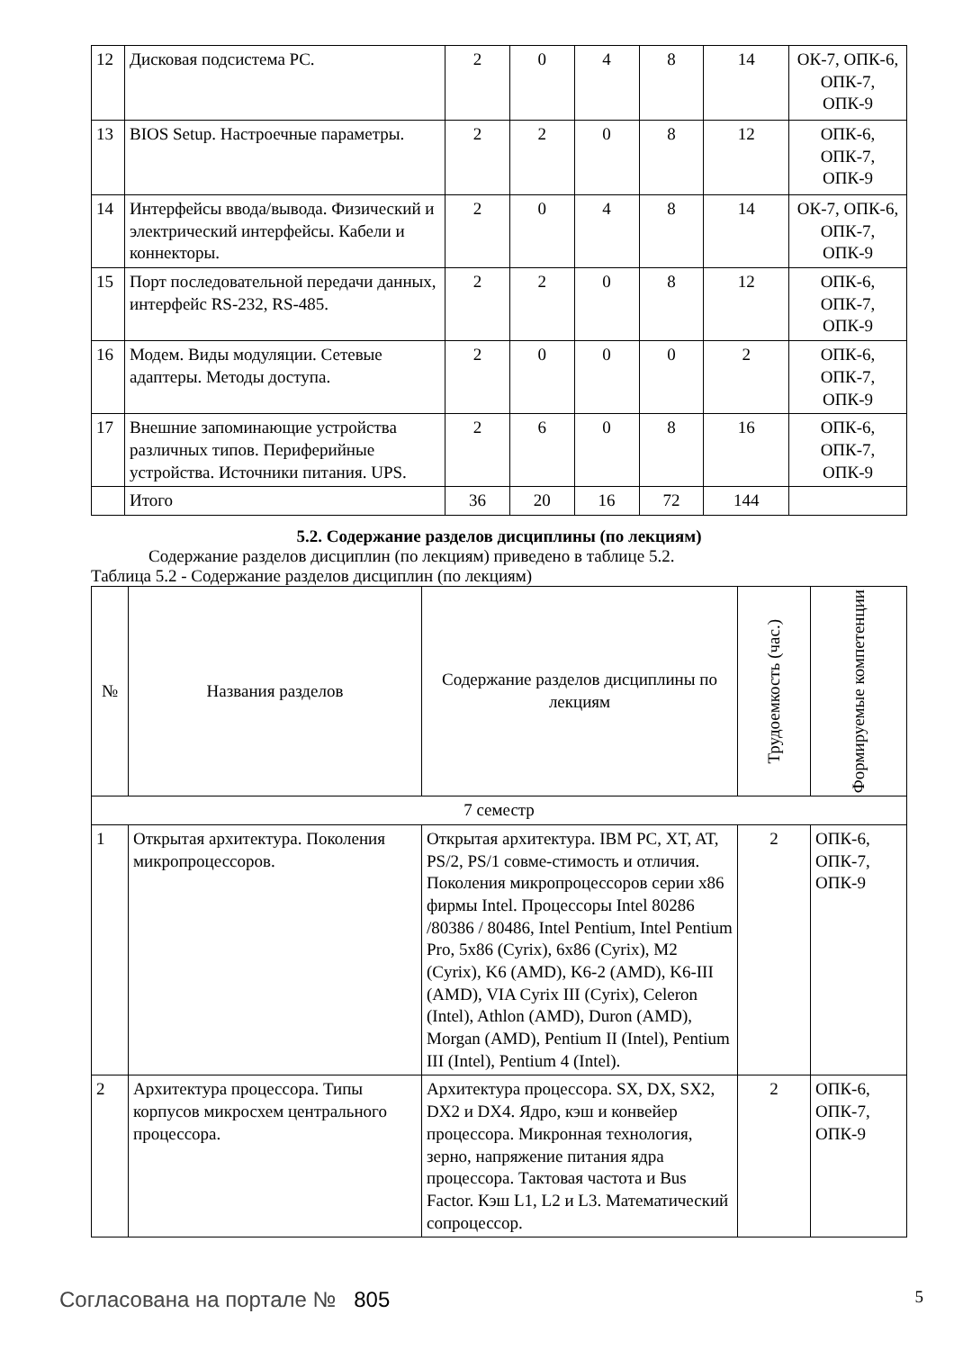| 12 | Дисковая подсистема PC. | 2 | 0 | 4 | 8 | 14 | ОК-7, ОПК-6, ОПК-7, ОПК-9 |
| 13 | BIOS Setup. Настроечные параметры. | 2 | 2 | 0 | 8 | 12 | ОПК-6, ОПК-7, ОПК-9 |
| 14 | Интерфейсы ввода/вывода. Физический и электрический интерфейсы. Кабели и коннекторы. | 2 | 0 | 4 | 8 | 14 | ОК-7, ОПК-6, ОПК-7, ОПК-9 |
| 15 | Порт последовательной передачи данных, интерфейс RS-232, RS-485. | 2 | 2 | 0 | 8 | 12 | ОПК-6, ОПК-7, ОПК-9 |
| 16 | Модем. Виды модуляции. Сетевые адаптеры. Методы доступа. | 2 | 0 | 0 | 0 | 2 | ОПК-6, ОПК-7, ОПК-9 |
| 17 | Внешние запоминающие устройства различных типов. Периферийные устройства. Источники питания. UPS. | 2 | 6 | 0 | 8 | 16 | ОПК-6, ОПК-7, ОПК-9 |
| | Итого | 36 | 20 | 16 | 72 | 144 | |
5.2. Содержание разделов дисциплины (по лекциям)
Содержание разделов дисциплин (по лекциям) приведено в таблице 5.2.
Таблица 5.2 - Содержание разделов дисциплин (по лекциям)
| № | Названия разделов | Содержание разделов дисциплины по лекциям | Трудоемкость (час.) | Формируемые компетенции |
| --- | --- | --- | --- | --- |
| 7 семестр | | | | |
| 1 | Открытая архитектура. Поколения микропроцессоров. | Открытая архитектура. IBM PC, XT, AT, PS/2, PS/1 совме-стимость и отличия. Поколения микропроцессоров серии x86 фирмы Intel. Процессоры Intel 80286 /80386 / 80486, Intel Pentium, Intel Pentium Pro, 5x86 (Cyrix), 6x86 (Cyrix), M2 (Cyrix), K6 (AMD), K6-2 (AMD), K6-III (AMD), VIA Cyrix III (Cyrix), Celeron (Intel), Athlon (AMD), Duron (AMD), Morgan (AMD), Pentium II (Intel), Pentium III (Intel), Pentium 4 (Intel). | 2 | ОПК-6, ОПК-7, ОПК-9 |
| 2 | Архитектура процессора. Типы корпусов микросхем центрального процессора. | Архитектура процессора. SX, DX, SX2, DX2 и DX4. Ядро, кэш и конвейер процессора. Микронная технология, зерно, напряжение питания ядра процессора. Тактовая частота и Bus Factor. Кэш L1, L2 и L3. Математический сопроцессор. | 2 | ОПК-6, ОПК-7, ОПК-9 |
Согласована на портале № 805 5